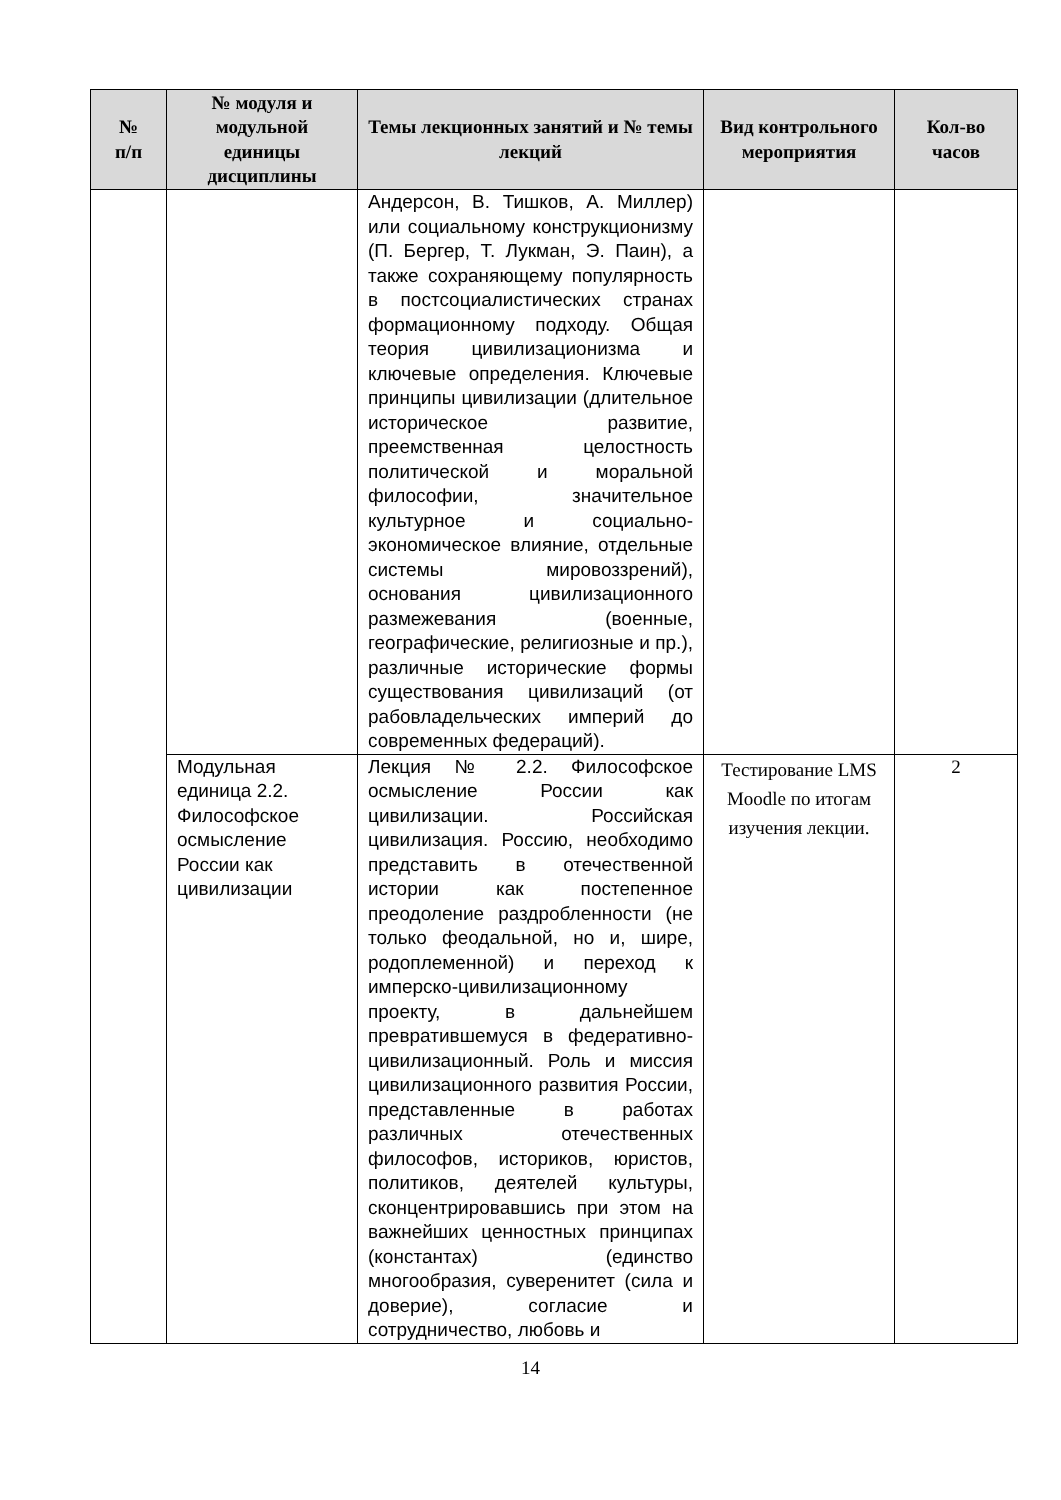| № п/п | № модуля и модульной единицы дисциплины | Темы лекционных занятий и № темы лекций | Вид контрольного мероприятия | Кол-во часов |
| --- | --- | --- | --- | --- |
| | | Андерсон, В. Тишков, А. Миллер) или социальному конструкционизму (П. Бергер, Т. Лукман, Э. Паин), а также сохраняющему популярность в постсоциалистических странах формационному подходу. Общая теория цивилизационизма и ключевые определения. Ключевые принципы цивилизации (длительное историческое развитие, преемственная целостность политической и моральной философии, значительное культурное и социально-экономическое влияние, отдельные системы мировоззрений), основания цивилизационного размежевания (военные, географические, религиозные и пр.), различные исторические формы существования цивилизаций (от рабовладельческих империй до современных федераций). | | |
| | Модульная единица 2.2. Философское осмысление России как цивилизации | Лекция № 2.2. Философское осмысление России как цивилизации. Российская цивилизация. Россию, необходимо представить в отечественной истории как постепенное преодоление раздробленности (не только феодальной, но и, шире, родоплеменной) и переход к имперско-цивилизационному проекту, в дальнейшем превратившемуся в федеративно-цивилизационный. Роль и миссия цивилизационного развития России, представленные в работах различных отечественных философов, историков, юристов, политиков, деятелей культуры, сконцентрировавшись при этом на важнейших ценностных принципах (константах) (единство многообразия, суверенитет (сила и доверие), согласие и сотрудничество, любовь и | Тестирование LMS Moodle по итогам изучения лекции. | 2 |
14